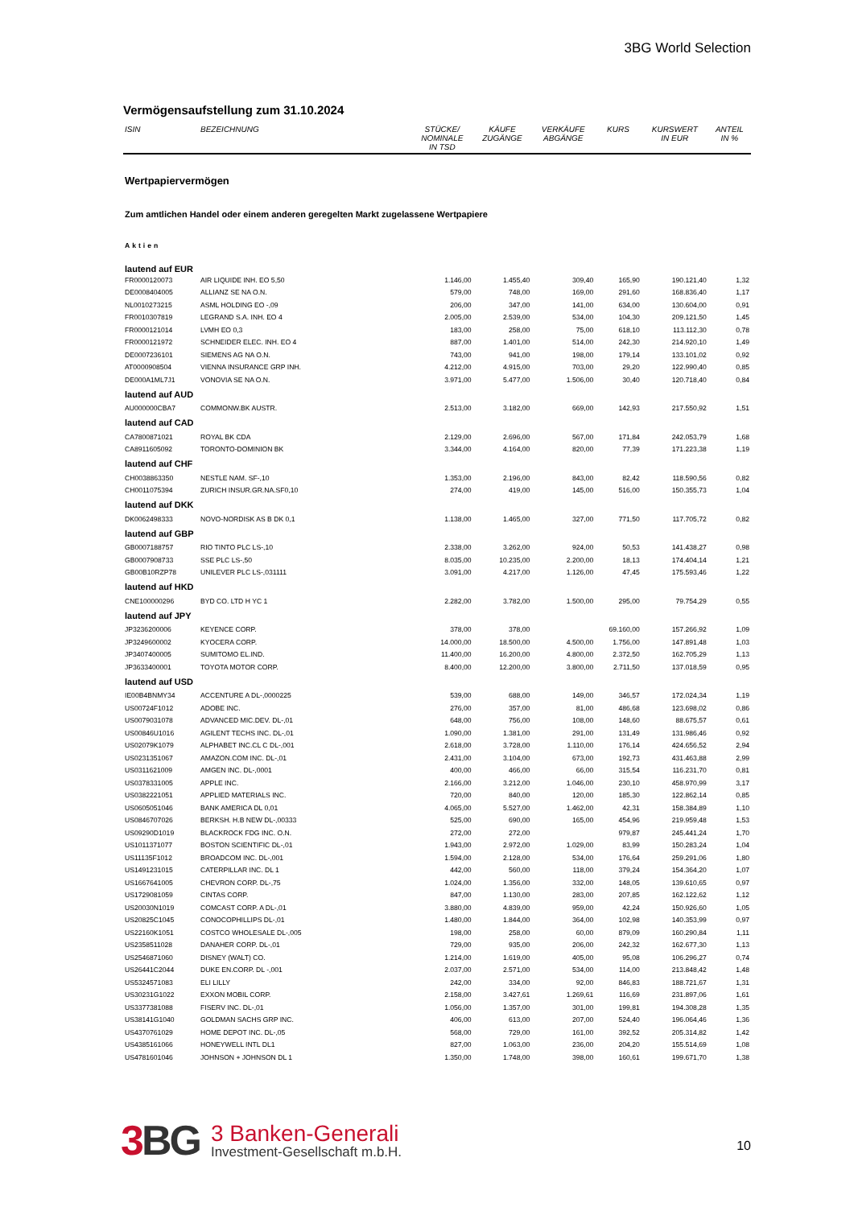3BG World Selection
Vermögensaufstellung zum 31.10.2024
| ISIN | BEZEICHNUNG | STÜCKE/ NOMINALE IN TSD | KÄUFE ZUGÄNGE | VERKÄUFE ABGÄNGE | KURS | KURSWERT IN EUR | ANTEIL IN % |
| --- | --- | --- | --- | --- | --- | --- | --- |
| Wertpapiervermögen | | | | | | | |
| Zum amtlichen Handel oder einem anderen geregelten Markt zugelassene Wertpapiere | | | | | | | |
| Aktien | | | | | | | |
| lautend auf EUR | | | | | | | |
| FR0000120073 | AIR LIQUIDE INH. EO 5,50 | 1.146,00 | 1.455,40 | 309,40 | 165,90 | 190.121,40 | 1,32 |
| DE0008404005 | ALLIANZ SE NA O.N. | 579,00 | 748,00 | 169,00 | 291,60 | 168.836,40 | 1,17 |
| NL0010273215 | ASML HOLDING EO -,09 | 206,00 | 347,00 | 141,00 | 634,00 | 130.604,00 | 0,91 |
| FR0010307819 | LEGRAND S.A. INH. EO 4 | 2.005,00 | 2.539,00 | 534,00 | 104,30 | 209.121,50 | 1,45 |
| FR0000121014 | LVMH EO 0,3 | 183,00 | 258,00 | 75,00 | 618,10 | 113.112,30 | 0,78 |
| FR0000121972 | SCHNEIDER ELEC. INH. EO 4 | 887,00 | 1.401,00 | 514,00 | 242,30 | 214.920,10 | 1,49 |
| DE0007236101 | SIEMENS AG NA O.N. | 743,00 | 941,00 | 198,00 | 179,14 | 133.101,02 | 0,92 |
| AT0000908504 | VIENNA INSURANCE GRP INH. | 4.212,00 | 4.915,00 | 703,00 | 29,20 | 122.990,40 | 0,85 |
| DE000A1ML7J1 | VONOVIA SE NA O.N. | 3.971,00 | 5.477,00 | 1.506,00 | 30,40 | 120.718,40 | 0,84 |
| lautend auf AUD | | | | | | | |
| AU000000CBA7 | COMMONW.BK AUSTR. | 2.513,00 | 3.182,00 | 669,00 | 142,93 | 217.550,92 | 1,51 |
| lautend auf CAD | | | | | | | |
| CA7800871021 | ROYAL BK CDA | 2.129,00 | 2.696,00 | 567,00 | 171,84 | 242.053,79 | 1,68 |
| CA8911605092 | TORONTO-DOMINION BK | 3.344,00 | 4.164,00 | 820,00 | 77,39 | 171.223,38 | 1,19 |
| lautend auf CHF | | | | | | | |
| CH0038863350 | NESTLE NAM. SF-,10 | 1.353,00 | 2.196,00 | 843,00 | 82,42 | 118.590,56 | 0,82 |
| CH0011075394 | ZURICH INSUR.GR.NA.SF0,10 | 274,00 | 419,00 | 145,00 | 516,00 | 150.355,73 | 1,04 |
| lautend auf DKK | | | | | | | |
| DK0062498333 | NOVO-NORDISK AS B DK 0,1 | 1.138,00 | 1.465,00 | 327,00 | 771,50 | 117.705,72 | 0,82 |
| lautend auf GBP | | | | | | | |
| GB0007188757 | RIO TINTO PLC LS-,10 | 2.338,00 | 3.262,00 | 924,00 | 50,53 | 141.438,27 | 0,98 |
| GB0007908733 | SSE PLC LS-,50 | 8.035,00 | 10.235,00 | 2.200,00 | 18,13 | 174.404,14 | 1,21 |
| GB00B10RZP78 | UNILEVER PLC LS-,031111 | 3.091,00 | 4.217,00 | 1.126,00 | 47,45 | 175.593,46 | 1,22 |
| lautend auf HKD | | | | | | | |
| CNE100000296 | BYD CO. LTD H YC 1 | 2.282,00 | 3.782,00 | 1.500,00 | 295,00 | 79.754,29 | 0,55 |
| lautend auf JPY | | | | | | | |
| JP3236200006 | KEYENCE CORP. | 378,00 | 378,00 | | 69.160,00 | 157.266,92 | 1,09 |
| JP3249600002 | KYOCERA CORP. | 14.000,00 | 18.500,00 | 4.500,00 | 1.756,00 | 147.891,48 | 1,03 |
| JP3407400005 | SUMITOMO EL.IND. | 11.400,00 | 16.200,00 | 4.800,00 | 2.372,50 | 162.705,29 | 1,13 |
| JP3633400001 | TOYOTA MOTOR CORP. | 8.400,00 | 12.200,00 | 3.800,00 | 2.711,50 | 137.018,59 | 0,95 |
| lautend auf USD | | | | | | | |
| IE00B4BNMY34 | ACCENTURE A DL-,0000225 | 539,00 | 688,00 | 149,00 | 346,57 | 172.024,34 | 1,19 |
| US00724F1012 | ADOBE INC. | 276,00 | 357,00 | 81,00 | 486,68 | 123.698,02 | 0,86 |
| US0079031078 | ADVANCED MIC.DEV. DL-,01 | 648,00 | 756,00 | 108,00 | 148,60 | 88.675,57 | 0,61 |
| US00846U1016 | AGILENT TECHS INC. DL-,01 | 1.090,00 | 1.381,00 | 291,00 | 131,49 | 131.986,46 | 0,92 |
| US02079K1079 | ALPHABET INC.CL C DL-,001 | 2.618,00 | 3.728,00 | 1.110,00 | 176,14 | 424.656,52 | 2,94 |
| US0231351067 | AMAZON.COM INC. DL-,01 | 2.431,00 | 3.104,00 | 673,00 | 192,73 | 431.463,88 | 2,99 |
| US0311621009 | AMGEN INC. DL-,0001 | 400,00 | 466,00 | 66,00 | 315,54 | 116.231,70 | 0,81 |
| US0378331005 | APPLE INC. | 2.166,00 | 3.212,00 | 1.046,00 | 230,10 | 458.970,99 | 3,17 |
| US0382221051 | APPLIED MATERIALS INC. | 720,00 | 840,00 | 120,00 | 185,30 | 122.862,14 | 0,85 |
| US0605051046 | BANK AMERICA DL 0,01 | 4.065,00 | 5.527,00 | 1.462,00 | 42,31 | 158.384,89 | 1,10 |
| US0846707026 | BERKSH. H.B NEW DL-,00333 | 525,00 | 690,00 | 165,00 | 454,96 | 219.959,48 | 1,53 |
| US09290D1019 | BLACKROCK FDG INC. O.N. | 272,00 | 272,00 | | 979,87 | 245.441,24 | 1,70 |
| US1011371077 | BOSTON SCIENTIFIC DL-,01 | 1.943,00 | 2.972,00 | 1.029,00 | 83,99 | 150.283,24 | 1,04 |
| US11135F1012 | BROADCOM INC. DL-,001 | 1.594,00 | 2.128,00 | 534,00 | 176,64 | 259.291,06 | 1,80 |
| US1491231015 | CATERPILLAR INC. DL 1 | 442,00 | 560,00 | 118,00 | 379,24 | 154.364,20 | 1,07 |
| US1667641005 | CHEVRON CORP. DL-,75 | 1.024,00 | 1.356,00 | 332,00 | 148,05 | 139.610,65 | 0,97 |
| US1729081059 | CINTAS CORP. | 847,00 | 1.130,00 | 283,00 | 207,85 | 162.122,62 | 1,12 |
| US20030N1019 | COMCAST CORP. A DL-,01 | 3.880,00 | 4.839,00 | 959,00 | 42,24 | 150.926,60 | 1,05 |
| US20825C1045 | CONOCOPHILLIPS DL-,01 | 1.480,00 | 1.844,00 | 364,00 | 102,98 | 140.353,99 | 0,97 |
| US22160K1051 | COSTCO WHOLESALE DL-,005 | 198,00 | 258,00 | 60,00 | 879,09 | 160.290,84 | 1,11 |
| US2358511028 | DANAHER CORP. DL-,01 | 729,00 | 935,00 | 206,00 | 242,32 | 162.677,30 | 1,13 |
| US2546871060 | DISNEY (WALT) CO. | 1.214,00 | 1.619,00 | 405,00 | 95,08 | 106.296,27 | 0,74 |
| US26441C2044 | DUKE EN.CORP. DL -,001 | 2.037,00 | 2.571,00 | 534,00 | 114,00 | 213.848,42 | 1,48 |
| US5324571083 | ELI LILLY | 242,00 | 334,00 | 92,00 | 846,83 | 188.721,67 | 1,31 |
| US30231G1022 | EXXON MOBIL CORP. | 2.158,00 | 3.427,61 | 1.269,61 | 116,69 | 231.897,06 | 1,61 |
| US3377381088 | FISERV INC. DL-,01 | 1.056,00 | 1.357,00 | 301,00 | 199,81 | 194.308,28 | 1,35 |
| US38141G1040 | GOLDMAN SACHS GRP INC. | 406,00 | 613,00 | 207,00 | 524,40 | 196.064,46 | 1,36 |
| US4370761029 | HOME DEPOT INC. DL-,05 | 568,00 | 729,00 | 161,00 | 392,52 | 205.314,82 | 1,42 |
| US4385161066 | HONEYWELL INTL DL1 | 827,00 | 1.063,00 | 236,00 | 204,20 | 155.514,69 | 1,08 |
| US4781601046 | JOHNSON + JOHNSON DL 1 | 1.350,00 | 1.748,00 | 398,00 | 160,61 | 199.671,70 | 1,38 |
3 BG
3 Banken-Generali
Investment-Gesellschaft m.b.H.
10